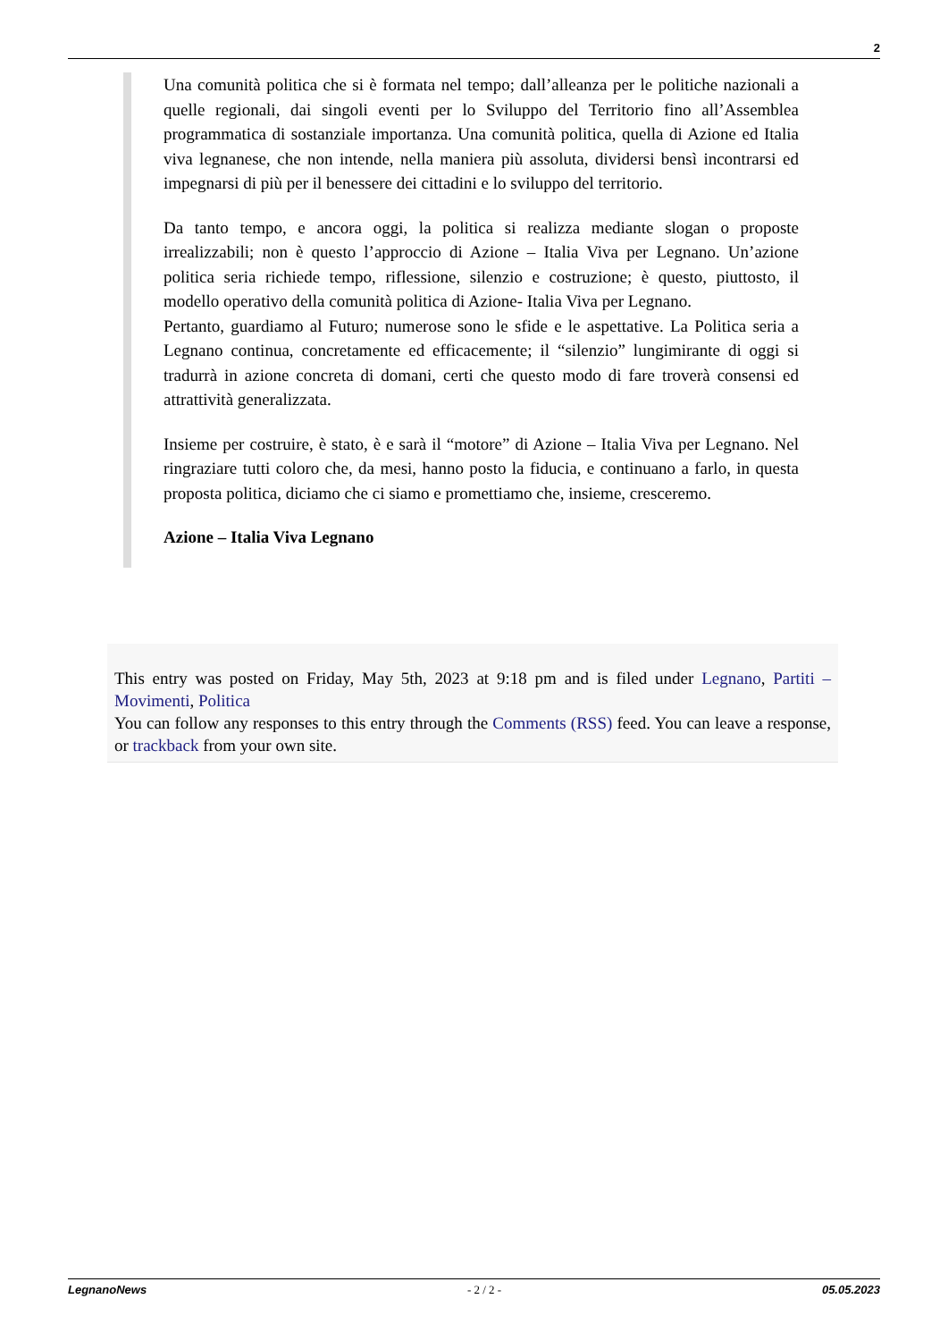2
Una comunità politica che si è formata nel tempo; dall’alleanza per le politiche nazionali a quelle regionali, dai singoli eventi per lo Sviluppo del Territorio fino all’Assemblea programmatica di sostanziale importanza. Una comunità politica, quella di Azione ed Italia viva legnanese, che non intende, nella maniera più assoluta, dividersi bensì incontrarsi ed impegnarsi di più per il benessere dei cittadini e lo sviluppo del territorio.
Da tanto tempo, e ancora oggi, la politica si realizza mediante slogan o proposte irrealizzabili; non è questo l’approccio di Azione – Italia Viva per Legnano. Un’azione politica seria richiede tempo, riflessione, silenzio e costruzione; è questo, piuttosto, il modello operativo della comunità politica di Azione- Italia Viva per Legnano.
Pertanto, guardiamo al Futuro; numerose sono le sfide e le aspettative. La Politica seria a Legnano continua, concretamente ed efficacemente; il “silenzio” lungimirante di oggi si tradurrà in azione concreta di domani, certi che questo modo di fare troverà consensi ed attrattività generalizzata.
Insieme per costruire, è stato, è e sarà il “motore” di Azione – Italia Viva per Legnano. Nel ringraziare tutti coloro che, da mesi, hanno posto la fiducia, e continuano a farlo, in questa proposta politica, diciamo che ci siamo e promettiamo che, insieme, cresceremo.
Azione – Italia Viva Legnano
This entry was posted on Friday, May 5th, 2023 at 9:18 pm and is filed under Legnano, Partiti – Movimenti, Politica
You can follow any responses to this entry through the Comments (RSS) feed. You can leave a response, or trackback from your own site.
LegnanoNews - 2 / 2 - 05.05.2023